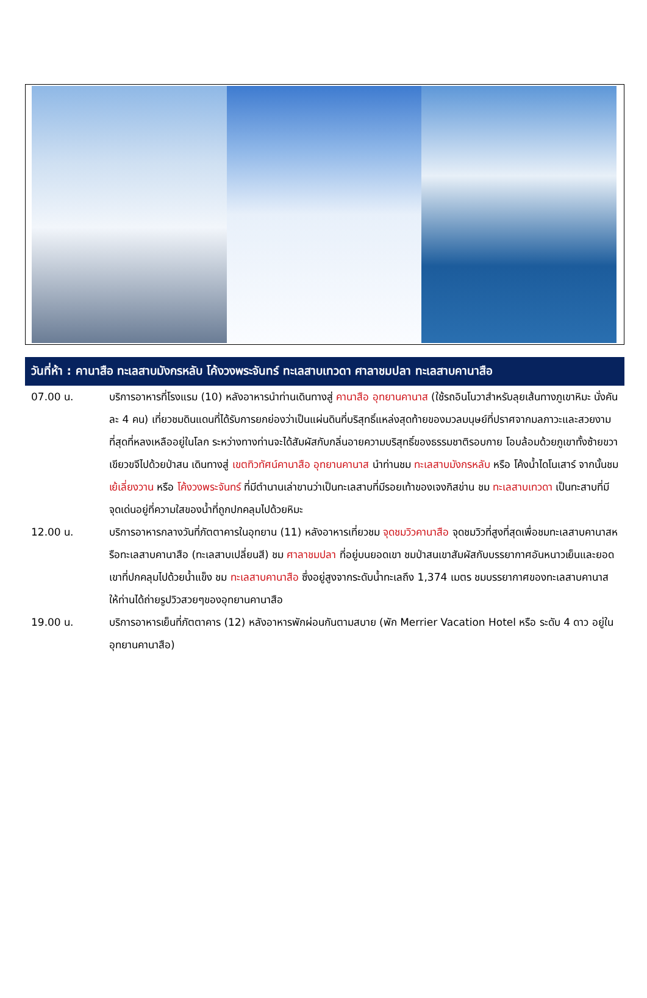วันที่ห้า : คานาสือ ทะเลสาบมังกรหลับ โค้งวงพระจันทร์ ทะเลสาบเทวดา ศาลาชมปลา ทะเลสาบคานาสือ
07.00 น. บริการอาหารที่โรงแรม (10) หลังอาหารนำท่านเดินทางสู่ คานาสือ อุทยานคานาส (ใช้รถอินโนวาสำหรับลุยเส้นทางภูเขาหิมะ นั่งคันละ 4 คน) เที่ยวชมดินแดนที่ได้รับการยกย่องว่าเป็นแผ่นดินที่บริสุทธิ์แหล่งสุดท้ายของมวลมนุษย์ที่ปราศจากมลภาวะและสวยงามที่สุดที่หลงเหลืออยู่ในโลก ระหว่างทางท่านจะได้สัมผัสกับกลิ่นอายความบริสุทธิ์ของธรรมชาติรอบกาย โอบล้อมด้วยภูเขาทั้งซ้ายขวา เขียวขจีไปด้วยป่าสน เดินทางสู่ เขตทิวทัศน์คานาสือ อุทยานคานาส นำท่านชม ทะเลสาบมังกรหลับ หรือ โค้งน้ำไดโนเสาร์ จากนั้นชม เย้เลี่ยงวาน หรือ โค้งวงพระจันทร์ ที่มีตำนานเล่าขานว่าเป็นทะเลสาบที่มีรอยเท้าของเจงกิสข่าน ชม ทะเลสาบเทวดา เป็นทะสาบที่มีจุดเด่นอยู่ที่ความใสของน้ำที่ถูกปกคลุมไปด้วยหิมะ
12.00 น. บริการอาหารกลางวันที่ภัตตาคารในอุทยาน (11) หลังอาหารเที่ยวชม จุดชมวิวคานาสือ จุดชมวิวที่สูงที่สุดเพื่อชมทะเลสาบคานาสหรือทะเลสาบคานาสือ (ทะเลสาบเปลี่ยนสี) ชม ศาลาชมปลา ที่อยู่บนยอดเขา ชมป่าสนเขาสัมผัสกับบรรยากาศอันหนาวเย็นและยอดเขาที่ปกคลุมไปด้วยน้ำแข็ง ชม ทะเลสาบคานาสือ ซึ่งอยู่สูงจากระดับน้ำทะเลถึง 1,374 เมตร ชมบรรยากาศของทะเลสาบคานาส ให้ท่านได้ถ่ายรูปวิวสวยๆของอุทยานคานาสือ
19.00 น. บริการอาหารเย็นที่ภัตตาคาร (12) หลังอาหารพักผ่อนกันตามสบาย (พัก Merrier Vacation Hotel หรือ ระดับ 4 ดาว อยู่ในอุทยานคานาสือ)